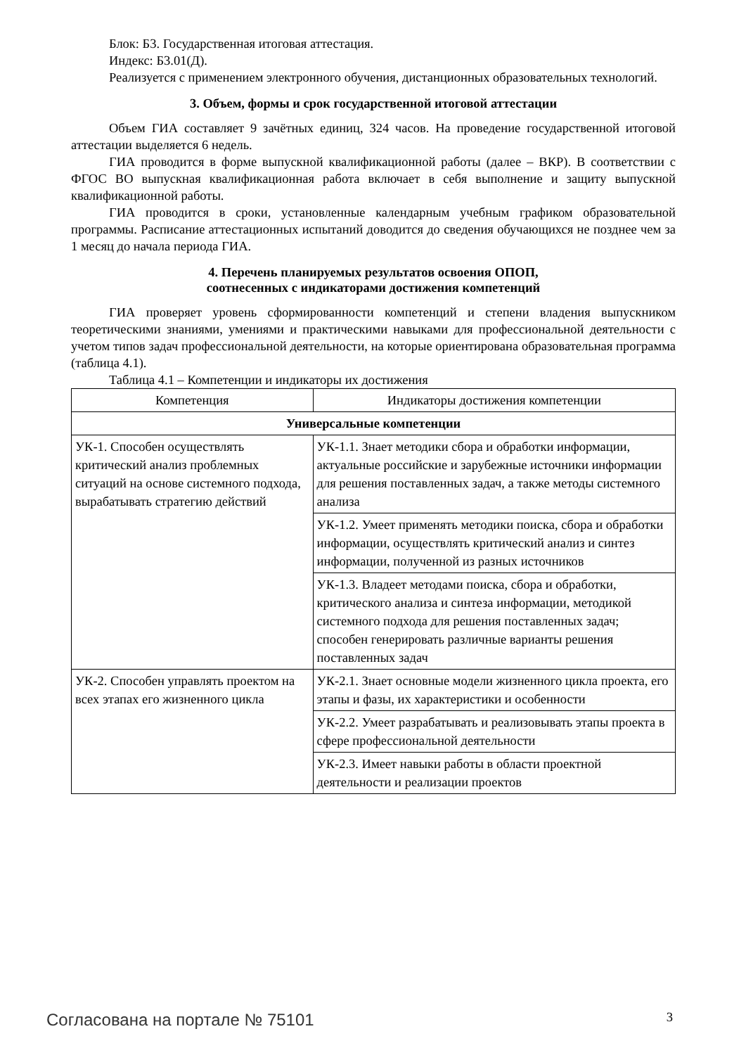Блок: Б3. Государственная итоговая аттестация.
Индекс: Б3.01(Д).
Реализуется с применением электронного обучения, дистанционных образовательных технологий.
3. Объем, формы и срок государственной итоговой аттестации
Объем ГИА составляет 9 зачётных единиц, 324 часов. На проведение государственной итоговой аттестации выделяется 6 недель.
ГИА проводится в форме выпускной квалификационной работы (далее – ВКР). В соответствии с ФГОС ВО выпускная квалификационная работа включает в себя выполнение и защиту выпускной квалификационной работы.
ГИА проводится в сроки, установленные календарным учебным графиком образовательной программы. Расписание аттестационных испытаний доводится до сведения обучающихся не позднее чем за 1 месяц до начала периода ГИА.
4. Перечень планируемых результатов освоения ОПОП,
соотнесенных с индикаторами достижения компетенций
ГИА проверяет уровень сформированности компетенций и степени владения выпускником теоретическими знаниями, умениями и практическими навыками для профессиональной деятельности с учетом типов задач профессиональной деятельности, на которые ориентирована образовательная программа (таблица 4.1).
Таблица 4.1 – Компетенции и индикаторы их достижения
| Компетенция | Индикаторы достижения компетенции |
| --- | --- |
| Универсальные компетенции | |
| УК-1. Способен осуществлять критический анализ проблемных ситуаций на основе системного подхода, вырабатывать стратегию действий | УК-1.1. Знает методики сбора и обработки информации, актуальные российские и зарубежные источники информации для решения поставленных задач, а также методы системного анализа |
| | УК-1.2. Умеет применять методики поиска, сбора и обработки информации, осуществлять критический анализ и синтез информации, полученной из разных источников |
| | УК-1.3. Владеет методами поиска, сбора и обработки, критического анализа и синтеза информации, методикой системного подхода для решения поставленных задач; способен генерировать различные варианты решения поставленных задач |
| УК-2. Способен управлять проектом на всех этапах его жизненного цикла | УК-2.1. Знает основные модели жизненного цикла проекта, его этапы и фазы, их характеристики и особенности |
| | УК-2.2. Умеет разрабатывать и реализовывать этапы проекта в сфере профессиональной деятельности |
| | УК-2.3. Имеет навыки работы в области проектной деятельности и реализации проектов |
Согласована на портале № 75101 3